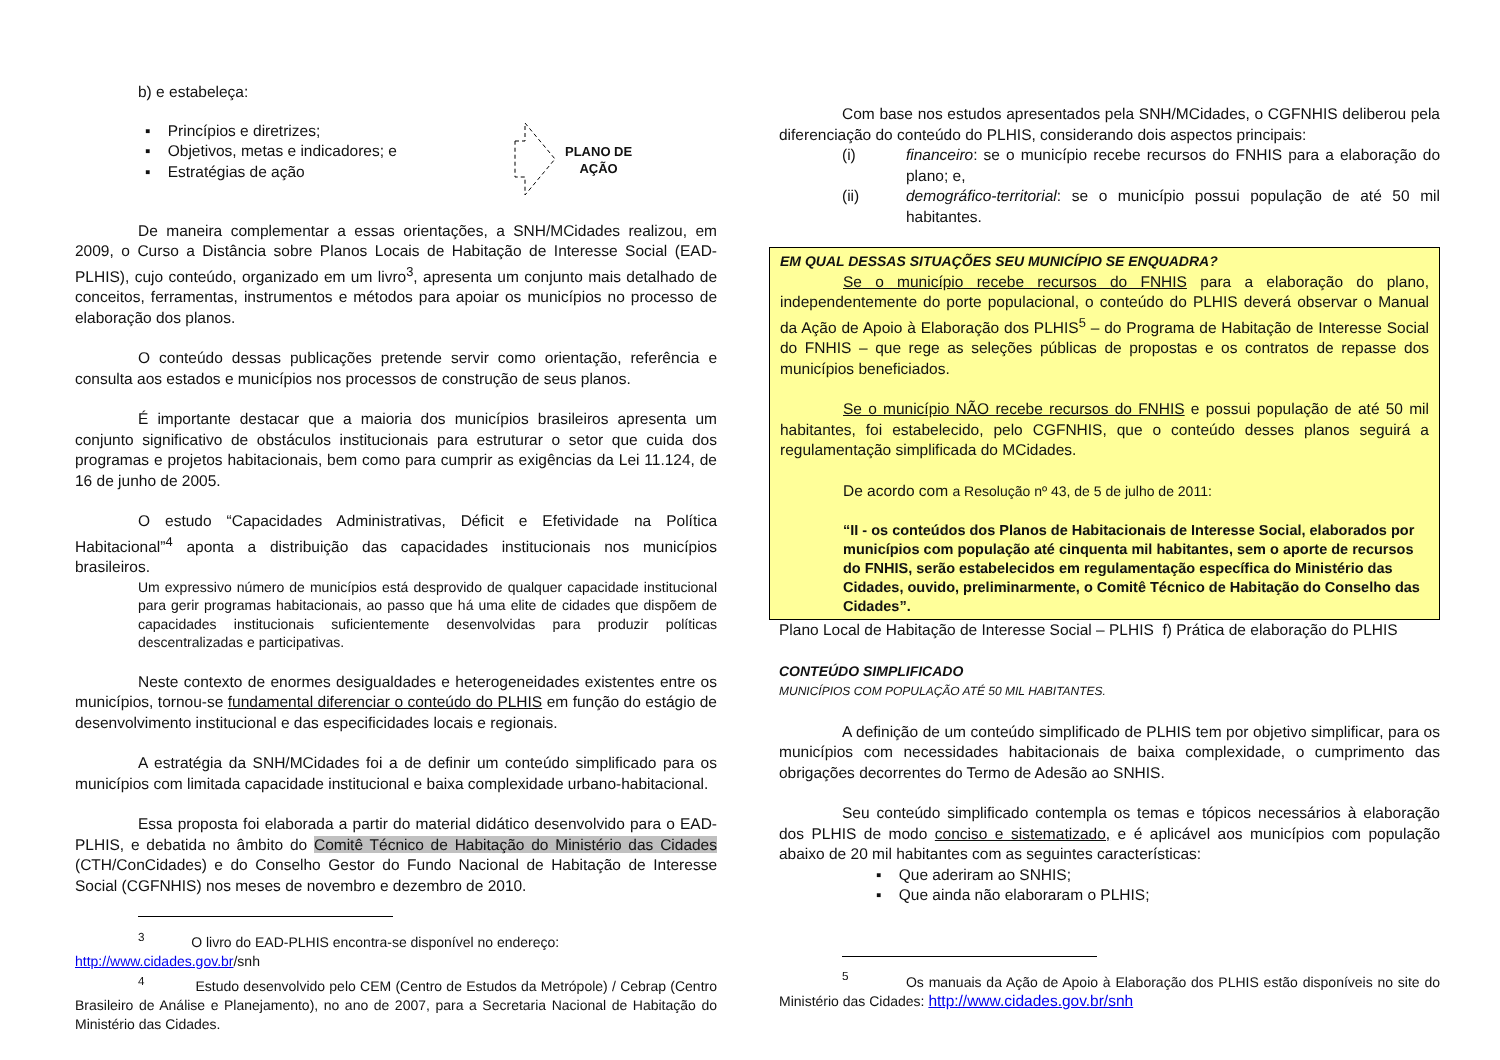b) e estabeleça:
▪ Princípios e diretrizes;
▪ Objetivos, metas e indicadores; e
▪ Estratégias de ação
PLANO DE
AÇÃO
De maneira complementar a essas orientações, a SNH/MCidades realizou, em 2009, o Curso a Distância sobre Planos Locais de Habitação de Interesse Social (EAD-PLHIS), cujo conteúdo, organizado em um livro<sup>3</sup>, apresenta um conjunto mais detalhado de conceitos, ferramentas, instrumentos e métodos para apoiar os municípios no processo de elaboração dos planos.
O conteúdo dessas publicações pretende servir como orientação, referência e consulta aos estados e municípios nos processos de construção de seus planos.
É importante destacar que a maioria dos municípios brasileiros apresenta um conjunto significativo de obstáculos institucionais para estruturar o setor que cuida dos programas e projetos habitacionais, bem como para cumprir as exigências da Lei 11.124, de 16 de junho de 2005.
O estudo “Capacidades Administrativas, Déficit e Efetividade na Política Habitacional”<sup>4</sup> aponta a distribuição das capacidades institucionais nos municípios brasileiros.
Um expressivo número de municípios está desprovido de qualquer capacidade institucional para gerir programas habitacionais, ao passo que há uma elite de cidades que dispõem de capacidades institucionais suficientemente desenvolvidas para produzir políticas descentralizadas e participativas.
Neste contexto de enormes desigualdades e heterogeneidades existentes entre os municípios, tornou-se fundamental diferenciar o conteúdo do PLHIS em função do estágio de desenvolvimento institucional e das especificidades locais e regionais.
A estratégia da SNH/MCidades foi a de definir um conteúdo simplificado para os municípios com limitada capacidade institucional e baixa complexidade urbano-habitacional.
Essa proposta foi elaborada a partir do material didático desenvolvido para o EAD-PLHIS, e debatida no âmbito do Comitê Técnico de Habitação do Ministério das Cidades (CTH/ConCidades) e do Conselho Gestor do Fundo Nacional de Habitação de Interesse Social (CGFNHIS) nos meses de novembro e dezembro de 2010.
<sup>3</sup> O livro do EAD-PLHIS encontra-se disponível no endereço:
http://www.cidades.gov.br/snh
<sup>4</sup> Estudo desenvolvido pelo CEM (Centro de Estudos da Metrópole) / Cebrap (Centro Brasileiro de Análise e Planejamento), no ano de 2007, para a Secretaria Nacional de Habitação do Ministério das Cidades.
Com base nos estudos apresentados pela SNH/MCidades, o CGFNHIS deliberou pela diferenciação do conteúdo do PLHIS, considerando dois aspectos principais:
(i) financeiro: se o município recebe recursos do FNHIS para a elaboração do plano; e,
(ii) demográfico-territorial: se o município possui população de até 50 mil habitantes.
EM QUAL DESSAS SITUAÇÕES SEU MUNICÍPIO SE ENQUADRA?
Se o município recebe recursos do FNHIS para a elaboração do plano, independentemente do porte populacional, o conteúdo do PLHIS deverá observar o Manual da Ação de Apoio à Elaboração dos PLHIS<sup>5</sup> – do Programa de Habitação de Interesse Social do FNHIS – que rege as seleções públicas de propostas e os contratos de repasse dos municípios beneficiados.
Se o município NÃO recebe recursos do FNHIS e possui população de até 50 mil habitantes, foi estabelecido, pelo CGFNHIS, que o conteúdo desses planos seguirá a regulamentação simplificada do MCidades.
De acordo com a Resolução nº 43, de 5 de julho de 2011:
“II - os conteúdos dos Planos de Habitacionais de Interesse Social, elaborados por municípios com população até cinquenta mil habitantes, sem o aporte de recursos do FNHIS, serão estabelecidos em regulamentação específica do Ministério das Cidades, ouvido, preliminarmente, o Comitê Técnico de Habitação do Conselho das Cidades”.
Plano Local de Habitação de Interesse Social – PLHIS f) Prática de elaboração do PLHIS
CONTEÚDO SIMPLIFICADO
MUNICÍPIOS COM POPULAÇÃO ATÉ 50 MIL HABITANTES.
A definição de um conteúdo simplificado de PLHIS tem por objetivo simplificar, para os municípios com necessidades habitacionais de baixa complexidade, o cumprimento das obrigações decorrentes do Termo de Adesão ao SNHIS.
Seu conteúdo simplificado contempla os temas e tópicos necessários à elaboração dos PLHIS de modo conciso e sistematizado, e é aplicável aos municípios com população abaixo de 20 mil habitantes com as seguintes características:
▪ Que aderiram ao SNHIS;
▪ Que ainda não elaboraram o PLHIS;
<sup>5</sup> Os manuais da Ação de Apoio à Elaboração dos PLHIS estão disponíveis no site do Ministério das Cidades: http://www.cidades.gov.br/snh